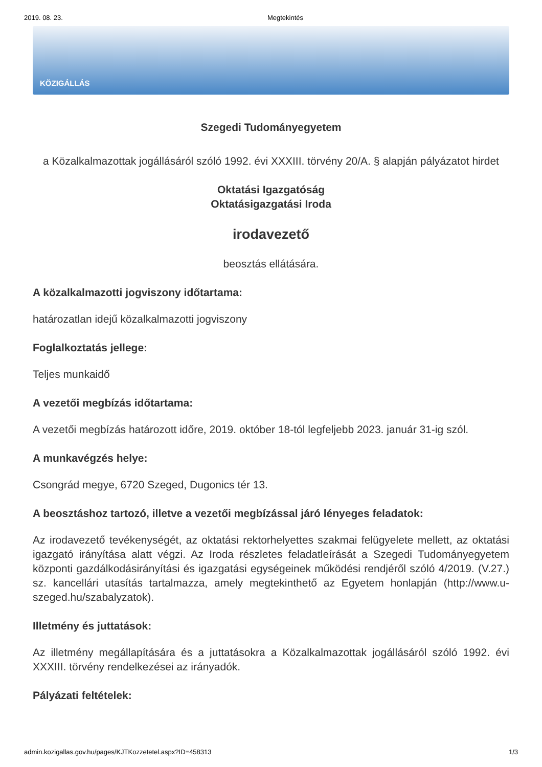2019. 08. 23. Megtekintés
KÖZIGÁLLÁS
Szegedi Tudományegyetem
a Közalkalmazottak jogállásáról szóló 1992. évi XXXIII. törvény 20/A. § alapján pályázatot hirdet
Oktatási Igazgatóság
Oktatásigazgatási Iroda
irodavezető
beosztás ellátására.
A közalkalmazotti jogviszony időtartama:
határozatlan idejű közalkalmazotti jogviszony
Foglalkoztatás jellege:
Teljes munkaidő
A vezetői megbízás időtartama:
A vezetői megbízás határozott időre, 2019. október 18-tól legfeljebb 2023. január 31-ig szól.
A munkavégzés helye:
Csongrád megye, 6720 Szeged, Dugonics tér 13.
A beosztáshoz tartozó, illetve a vezetői megbízással járó lényeges feladatok:
Az irodavezető tevékenységét, az oktatási rektorhelyettes szakmai felügyelete mellett, az oktatási igazgató irányítása alatt végzi. Az Iroda részletes feladatleírását a Szegedi Tudományegyetem központi gazdálkodásirányítási és igazgatási egységeinek működési rendjéről szóló 4/2019. (V.27.) sz. kancellári utasítás tartalmazza, amely megtekinthető az Egyetem honlapján (http://www.u-szeged.hu/szabalyzatok).
Illetmény és juttatások:
Az illetmény megállapítására és a juttatásokra a Közalkalmazottak jogállásáról szóló 1992. évi XXXIII. törvény rendelkezései az irányadók.
Pályázati feltételek:
admin.kozigallas.gov.hu/pages/KJTKozzetetel.aspx?ID=458313 1/3